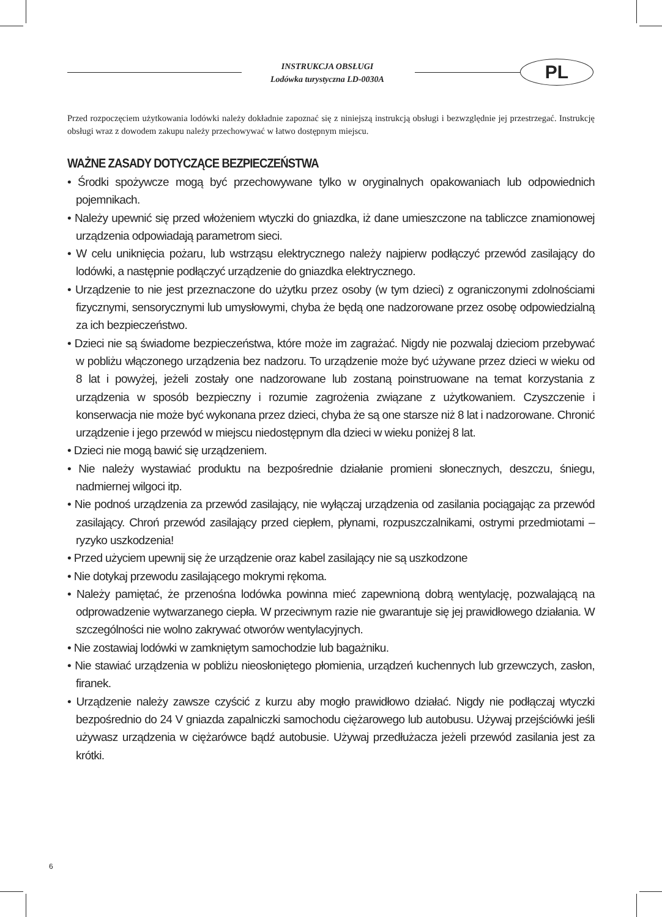INSTRUKCJA OBSŁUGI
Lodówka turystyczna LD-0030A
PL
Przed rozpoczęciem użytkowania lodówki należy dokładnie zapoznać się z niniejszą instrukcją obsługi i bezwzględnie jej przestrzegać. Instrukcję obsługi wraz z dowodem zakupu należy przechowywać w łatwo dostępnym miejscu.
WAŻNE ZASADY DOTYCZĄCE BEZPIECZEŃSTWA
• Środki spożywcze mogą być przechowywane tylko w oryginalnych opakowaniach lub odpowiednich pojemnikach.
• Należy upewnić się przed włożeniem wtyczki do gniazdka, iż dane umieszczone na tabliczce znamionowej urządzenia odpowiadają parametrom sieci.
• W celu uniknięcia pożaru, lub wstrząsu elektrycznego należy najpierw podłączyć przewód zasilający do lodówki, a następnie podłączyć urządzenie do gniazdka elektrycznego.
• Urządzenie to nie jest przeznaczone do użytku przez osoby (w tym dzieci) z ograniczonymi zdolnościami fizycznymi, sensorycznymi lub umysłowymi, chyba że będą one nadzorowane przez osobę odpowiedzialną za ich bezpieczeństwo.
• Dzieci nie są świadome bezpieczeństwa, które może im zagrażać. Nigdy nie pozwalaj dzieciom przebywać w pobliżu włączonego urządzenia bez nadzoru. To urządzenie może być używane przez dzieci w wieku od 8 lat i powyżej, jeżeli zostały one nadzorowane lub zostaną poinstruowane na temat korzystania z urządzenia w sposób bezpieczny i rozumie zagrożenia związane z użytkowaniem. Czyszczenie i konserwacja nie może być wykonana przez dzieci, chyba że są one starsze niż 8 lat i nadzorowane. Chronić urządzenie i jego przewód w miejscu niedostępnym dla dzieci w wieku poniżej 8 lat.
• Dzieci nie mogą bawić się urządzeniem.
• Nie należy wystawiać produktu na bezpośrednie działanie promieni słonecznych, deszczu, śniegu, nadmiernej wilgoci itp.
• Nie podnoś urządzenia za przewód zasilający, nie wyłączaj urządzenia od zasilania pociągając za przewód zasilający. Chroń przewód zasilający przed ciepłem, płynami, rozpuszczalnikami, ostrymi przedmiotami – ryzyko uszkodzenia!
• Przed użyciem upewnij się że urządzenie oraz kabel zasilający nie są uszkodzone
• Nie dotykaj przewodu zasilającego mokrymi rękoma.
• Należy pamiętać, że przenośna lodówka powinna mieć zapewnioną dobrą wentylację, pozwalającą na odprowadzenie wytwarzanego ciepła. W przeciwnym razie nie gwarantuje się jej prawidłowego działania. W szczególności nie wolno zakrywać otworów wentylacyjnych.
• Nie zostawiaj lodówki w zamkniętym samochodzie lub bagażniku.
• Nie stawiać urządzenia w pobliżu nieosłoniętego płomienia, urządzeń kuchennych lub grzewczych, zasłon, firanek.
• Urządzenie należy zawsze czyścić z kurzu aby mogło prawidłowo działać. Nigdy nie podłączaj wtyczki bezpośrednio do 24 V gniazda zapalniczki samochodu ciężarowego lub autobusu. Używaj przejściówki jeśli używasz urządzenia w ciężarówce bądź autobusie. Używaj przedłużacza jeżeli przewód zasilania jest za krótki.
6